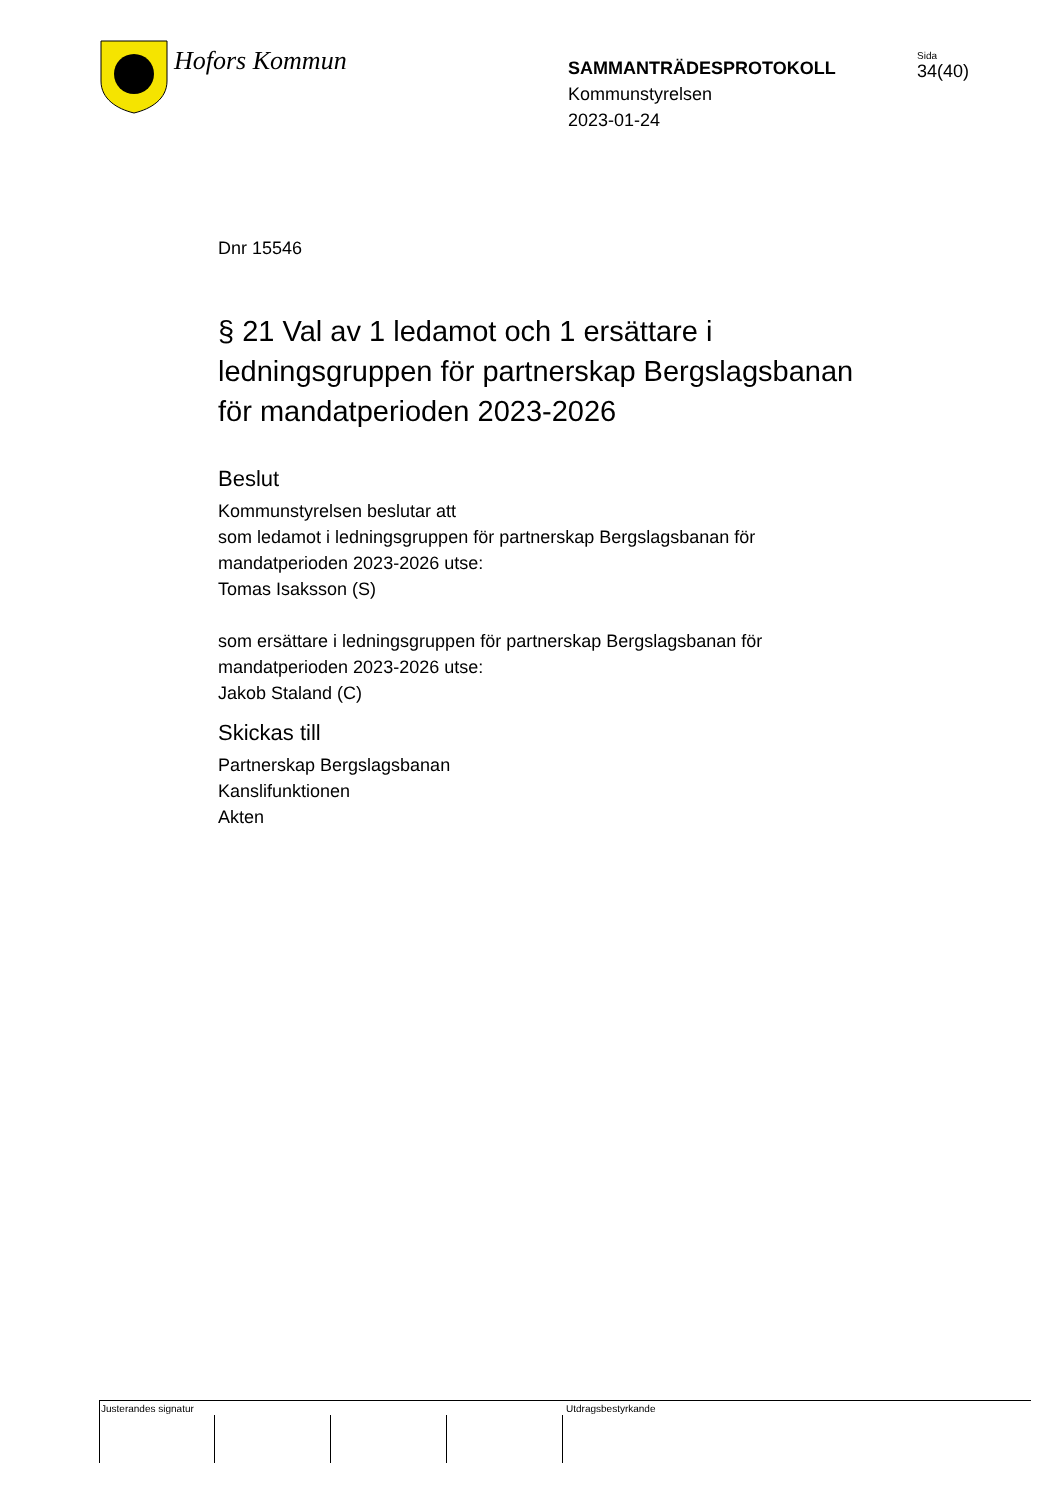Hofors Kommun
SAMMANTRÄDESPROTOKOLL
Kommunstyrelsen
2023-01-24
Sida
34(40)
Dnr 15546
§ 21 Val av 1 ledamot och 1 ersättare i ledningsgruppen för partnerskap Bergslagsbanan för mandatperioden 2023-2026
Beslut
Kommunstyrelsen beslutar att
som ledamot i ledningsgruppen för partnerskap Bergslagsbanan för mandatperioden 2023-2026 utse:
Tomas Isaksson (S)
som ersättare i ledningsgruppen för partnerskap Bergslagsbanan för mandatperioden 2023-2026 utse:
Jakob Staland (C)
Skickas till
Partnerskap Bergslagsbanan
Kanslifunktionen
Akten
Justerandes signatur Utdragsbestyrkande